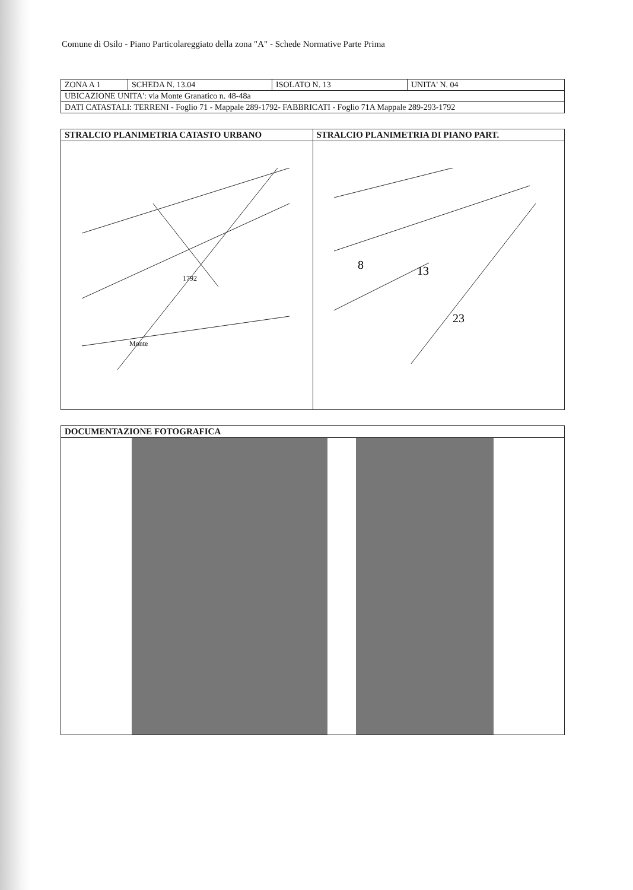Comune di Osilo - Piano Particolareggiato della zona "A" - Schede Normative Parte Prima
| ZONA A 1 | SCHEDA N. 13.04 | ISOLATO N. 13 | UNITA' N. 04 |
| UBICAZIONE UNITA': via Monte Granatico n. 48-48a | | | |
| DATI CATASTALI: TERRENI - Foglio 71 - Mappale 289-1792- FABBRICATI - Foglio 71A Mappale 289-293-1792 | | | |
| STRALCIO PLANIMETRIA CATASTO URBANO | STRALCIO PLANIMETRIA DI PIANO PART. |
| --- | --- |
| Monte 1792 | 8 13 23 |
| DOCUMENTAZIONE FOTOGRAFICA |
| --- |